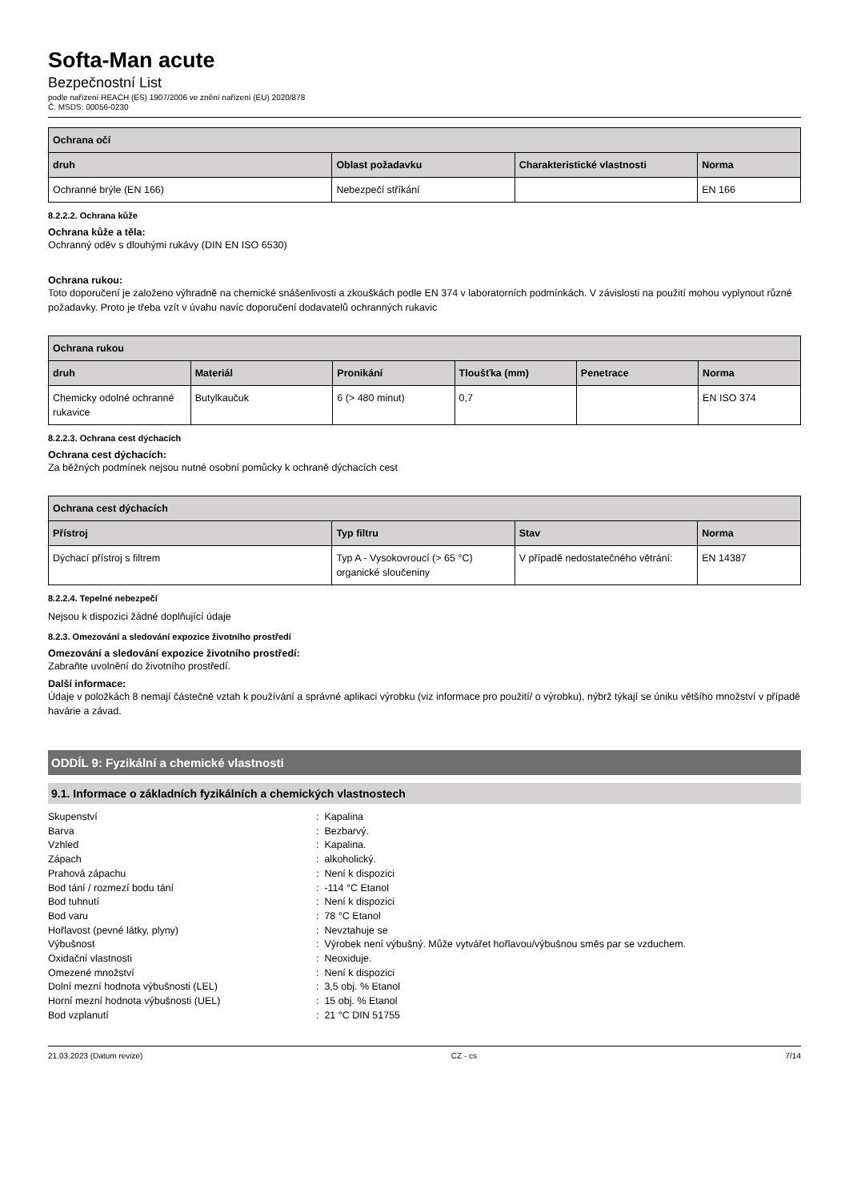Softa-Man acute
Bezpečnostní List
podle nařízení REACH (ES) 1907/2006 ve znění nařízení (EU) 2020/878
Č. MSDS: 00056-0230
| Ochrana očí | | | |
| --- | --- | --- | --- |
| druh | Oblast požadavku | Charakteristické vlastnosti | Norma |
| Ochranné brýle (EN 166) | Nebezpečí stříkání | | EN 166 |
8.2.2.2. Ochrana kůže
Ochrana kůže a těla:
Ochranný oděv s dlouhými rukávy (DIN EN ISO 6530)
Ochrana rukou:
Toto doporučení je založeno výhradně na chemické snášenlivosti a zkouškách podle EN 374 v laboratorních podmínkách. V závislosti na použití mohou vyplynout různé požadavky. Proto je třeba vzít v úvahu navíc doporučení dodavatelů ochranných rukavic
| Ochrana rukou | | | | | |
| --- | --- | --- | --- | --- | --- |
| druh | Materiál | Pronikání | Tloušťka (mm) | Penetrace | Norma |
| Chemicky odolné ochranné rukavice | Butylkaučuk | 6 (> 480 minut) | 0,7 | | EN ISO 374 |
8.2.2.3. Ochrana cest dýchacích
Ochrana cest dýchacích:
Za běžných podmínek nejsou nutné osobní pomůcky k ochraně dýchacích cest
| Ochrana cest dýchacích | | | |
| --- | --- | --- | --- |
| Přístroj | Typ filtru | Stav | Norma |
| Dýchací přístroj s filtrem | Typ A - Vysokovroucí (> 65 °C) organické sloučeniny | V případě nedostatečného větrání: | EN 14387 |
8.2.2.4. Tepelné nebezpečí
Nejsou k dispozici žádné doplňující údaje
8.2.3. Omezování a sledování expozice životního prostředí
Omezování a sledování expozice životního prostředí:
Zabraňte uvolnění do životního prostředí.
Další informace:
Údaje v položkách 8 nemají částečně vztah k používání a správné aplikaci výrobku (viz informace pro použití/ o výrobku), nýbrž týkají se úniku většího množství v případě havárie a závad.
ODDÍL 9: Fyzikální a chemické vlastnosti
9.1. Informace o základních fyzikálních a chemických vlastnostech
Skupenství
: Kapalina
Barva
: Bezbarvý.
Vzhled
: Kapalina.
Zápach
: alkoholický.
Prahová zápachu
: Není k dispozici
Bod tání / rozmezí bodu tání
: -114 °C Etanol
Bod tuhnutí
: Není k dispozici
Bod varu
: 78 °C Etanol
Hořlavost (pevné látky, plyny)
: Nevztahuje se
Výbušnost
: Výrobek není výbušný. Může vytvářet hořlavou/výbušnou směs par se vzduchem.
Oxidační vlastnosti
: Neoxiduje.
Omezené množství
: Není k dispozici
Dolní mezní hodnota výbušnosti (LEL)
: 3,5 obj. % Etanol
Horní mezní hodnota výbušnosti (UEL)
: 15 obj. % Etanol
Bod vzplanutí
: 21 °C DIN 51755
21.03.2023 (Datum revize) CZ - cs 7/14